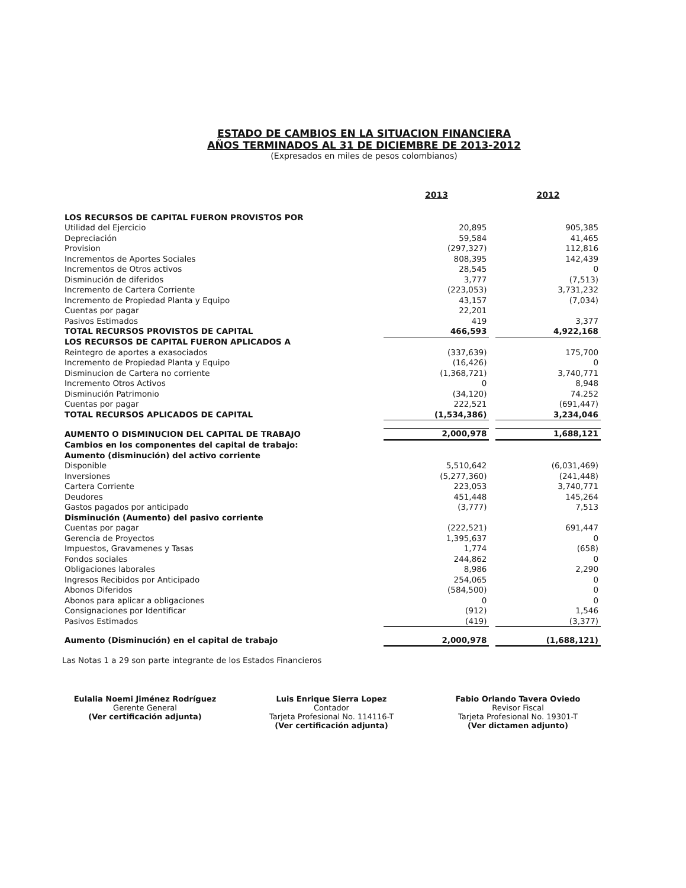ESTADO DE CAMBIOS EN LA SITUACION FINANCIERA
AÑOS TERMINADOS AL 31 DE DICIEMBRE DE 2013-2012
(Expresados en miles de pesos colombianos)
| | 2013 | | 2012 |
| --- | --- | --- | --- |
| LOS RECURSOS DE CAPITAL FUERON PROVISTOS POR | | | |
| Utilidad del Ejercicio | 20,895 | | 905,385 |
| Depreciación | 59,584 | | 41,465 |
| Provision | (297,327) | | 112,816 |
| Incrementos de Aportes Sociales | 808,395 | | 142,439 |
| Incrementos de Otros activos | 28,545 | | 0 |
| Disminución de diferidos | 3,777 | | (7,513) |
| Incremento de Cartera Corriente | (223,053) | | 3,731,232 |
| Incremento de Propiedad Planta y Equipo | 43,157 | | (7,034) |
| Cuentas por pagar | 22,201 | | |
| Pasivos Estimados | 419 | | 3,377 |
| TOTAL RECURSOS PROVISTOS DE CAPITAL | 466,593 | | 4,922,168 |
| LOS RECURSOS DE CAPITAL FUERON APLICADOS A | | | |
| Reintegro de aportes a exasociados | (337,639) | | 175,700 |
| Incremento de Propiedad Planta y Equipo | (16,426) | | 0 |
| Disminucion de Cartera no corriente | (1,368,721) | | 3,740,771 |
| Incremento Otros Activos | 0 | | 8,948 |
| Disminución Patrimonio | (34,120) | | 74.252 |
| Cuentas por pagar | 222,521 | | (691,447) |
| TOTAL RECURSOS APLICADOS DE CAPITAL | (1,534,386) | | 3,234,046 |
| AUMENTO O DISMINUCION DEL CAPITAL DE TRABAJO | 2,000,978 | | 1,688,121 |
| Cambios en los componentes del capital de trabajo: | | | |
| Aumento (disminución) del activo corriente | | | |
| Disponible | 5,510,642 | | (6,031,469) |
| Inversiones | (5,277,360) | | (241,448) |
| Cartera Corriente | 223,053 | | 3,740,771 |
| Deudores | 451,448 | | 145,264 |
| Gastos pagados por anticipado | (3,777) | | 7,513 |
| Disminución (Aumento) del pasivo corriente | | | |
| Cuentas por pagar | (222,521) | | 691,447 |
| Gerencia de Proyectos | 1,395,637 | | 0 |
| Impuestos, Gravamenes y Tasas | 1,774 | | (658) |
| Fondos sociales | 244,862 | | 0 |
| Obligaciones laborales | 8,986 | | 2,290 |
| Ingresos Recibidos por Anticipado | 254,065 | | 0 |
| Abonos Diferidos | (584,500) | | 0 |
| Abonos para aplicar a obligaciones | 0 | | 0 |
| Consignaciones por Identificar | (912) | | 1,546 |
| Pasivos Estimados | (419) | | (3,377) |
| Aumento (Disminución) en el capital de trabajo | 2,000,978 | | (1,688,121) |
Las Notas 1 a 29 son parte integrante de los Estados Financieros
Eulalia Noemi Jiménez Rodríguez
Gerente General
(Ver certificación adjunta)
Luis Enrique Sierra Lopez
Contador
Tarjeta Profesional No. 114116-T
(Ver certificación adjunta)
Fabio Orlando Tavera Oviedo
Revisor Fiscal
Tarjeta Profesional No. 19301-T
(Ver dictamen adjunto)